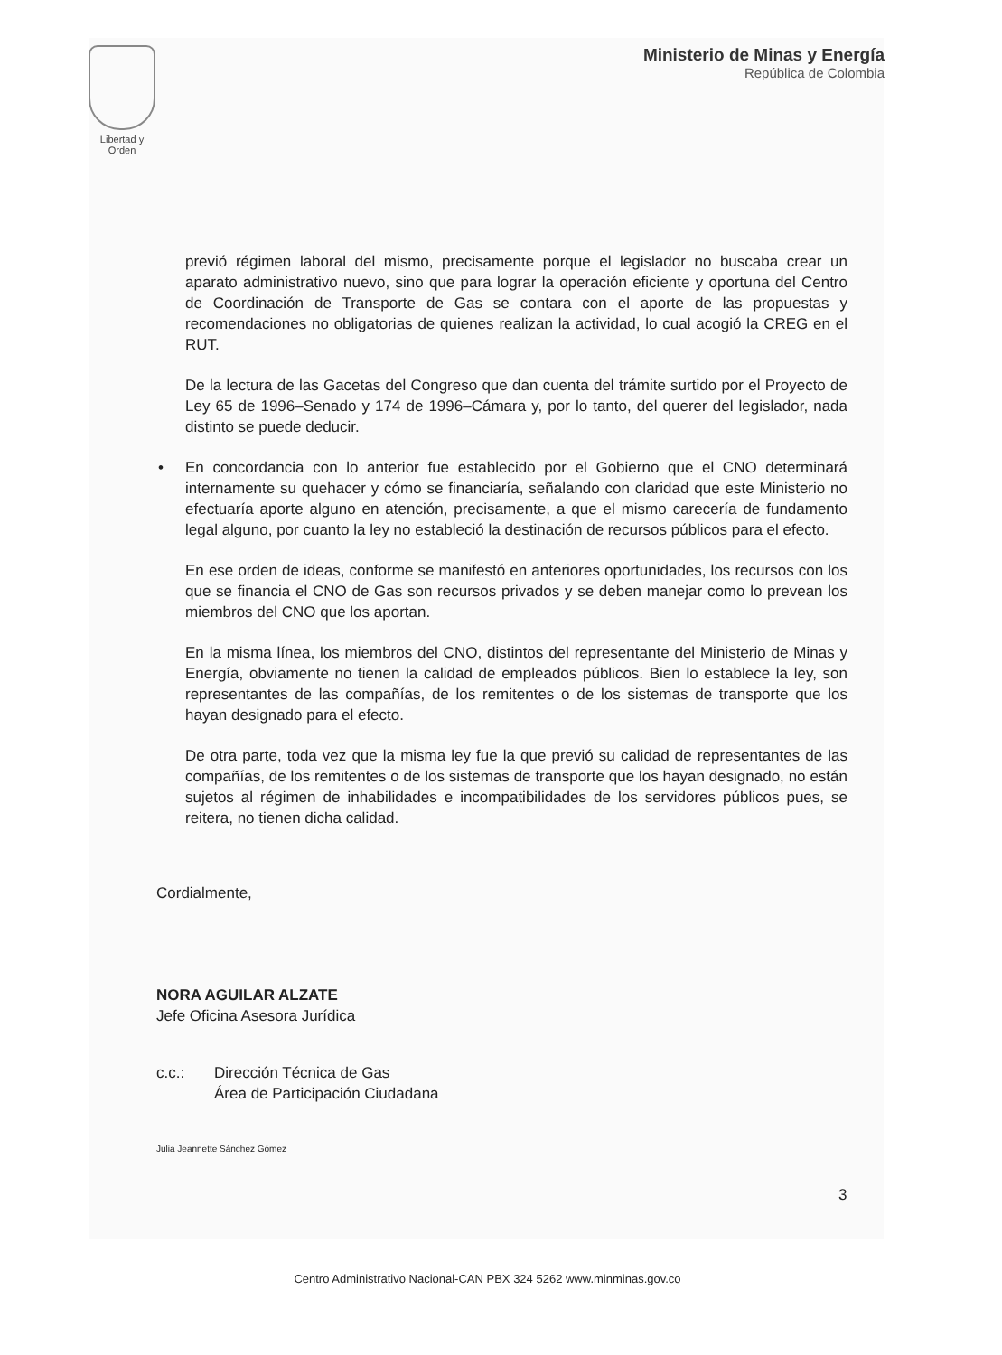Libertad y Orden
Ministerio de Minas y Energía
República de Colombia
previó régimen laboral del mismo, precisamente porque el legislador no buscaba crear un aparato administrativo nuevo, sino que para lograr la operación eficiente y oportuna del Centro de Coordinación de Transporte de Gas se contara con el aporte de las propuestas y recomendaciones no obligatorias de quienes realizan la actividad, lo cual acogió la CREG en el RUT.
De la lectura de las Gacetas del Congreso que dan cuenta del trámite surtido por el Proyecto de Ley 65 de 1996–Senado y 174 de 1996–Cámara y, por lo tanto, del querer del legislador, nada distinto se puede deducir.
• En concordancia con lo anterior fue establecido por el Gobierno que el CNO determinará internamente su quehacer y cómo se financiaría, señalando con claridad que este Ministerio no efectuaría aporte alguno en atención, precisamente, a que el mismo carecería de fundamento legal alguno, por cuanto la ley no estableció la destinación de recursos públicos para el efecto.
En ese orden de ideas, conforme se manifestó en anteriores oportunidades, los recursos con los que se financia el CNO de Gas son recursos privados y se deben manejar como lo prevean los miembros del CNO que los aportan.
En la misma línea, los miembros del CNO, distintos del representante del Ministerio de Minas y Energía, obviamente no tienen la calidad de empleados públicos. Bien lo establece la ley, son representantes de las compañías, de los remitentes o de los sistemas de transporte que los hayan designado para el efecto.
De otra parte, toda vez que la misma ley fue la que previó su calidad de representantes de las compañías, de los remitentes o de los sistemas de transporte que los hayan designado, no están sujetos al régimen de inhabilidades e incompatibilidades de los servidores públicos pues, se reitera, no tienen dicha calidad.
Cordialmente,
NORA AGUILAR ALZATE
Jefe Oficina Asesora Jurídica
c.c.: Dirección Técnica de Gas
Área de Participación Ciudadana
Julia Jeannette Sánchez Gómez
3
Centro Administrativo Nacional-CAN PBX 324 5262 www.minminas.gov.co